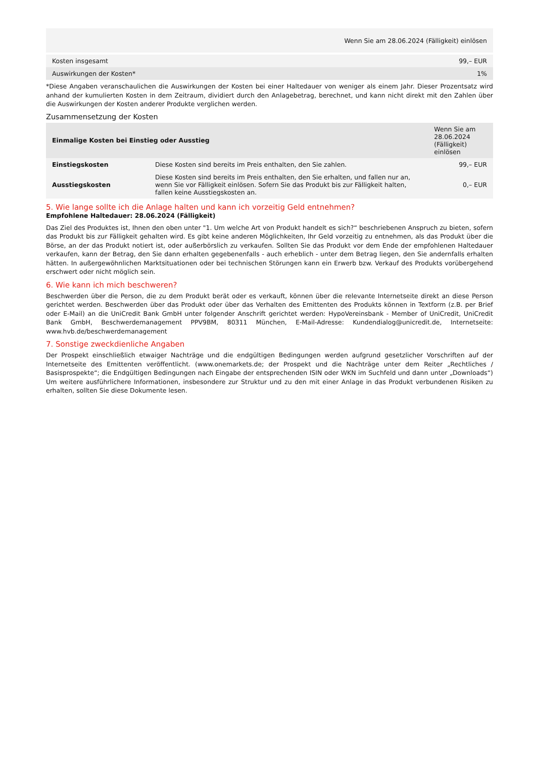| Wenn Sie am 28.06.2024 (Fälligkeit) einlösen | |
| --- | --- |
| Kosten insgesamt | 99,– EUR |
| Auswirkungen der Kosten* | 1% |
*Diese Angaben veranschaulichen die Auswirkungen der Kosten bei einer Haltedauer von weniger als einem Jahr. Dieser Prozentsatz wird anhand der kumulierten Kosten in dem Zeitraum, dividiert durch den Anlagebetrag, berechnet, und kann nicht direkt mit den Zahlen über die Auswirkungen der Kosten anderer Produkte verglichen werden.
Zusammensetzung der Kosten
| Einmalige Kosten bei Einstieg oder Ausstieg | | Wenn Sie am 28.06.2024 (Fälligkeit) einlösen |
| --- | --- | --- |
| Einstiegskosten | Diese Kosten sind bereits im Preis enthalten, den Sie zahlen. | 99,– EUR |
| Ausstiegskosten | Diese Kosten sind bereits im Preis enthalten, den Sie erhalten, und fallen nur an, wenn Sie vor Fälligkeit einlösen. Sofern Sie das Produkt bis zur Fälligkeit halten, fallen keine Ausstiegskosten an. | 0,– EUR |
5. Wie lange sollte ich die Anlage halten und kann ich vorzeitig Geld entnehmen?
Empfohlene Haltedauer: 28.06.2024 (Fälligkeit)
Das Ziel des Produktes ist, Ihnen den oben unter "1. Um welche Art von Produkt handelt es sich?“ beschriebenen Anspruch zu bieten, sofern das Produkt bis zur Fälligkeit gehalten wird. Es gibt keine anderen Möglichkeiten, Ihr Geld vorzeitig zu entnehmen, als das Produkt über die Börse, an der das Produkt notiert ist, oder außerbörslich zu verkaufen. Sollten Sie das Produkt vor dem Ende der empfohlenen Haltedauer verkaufen, kann der Betrag, den Sie dann erhalten gegebenenfalls - auch erheblich - unter dem Betrag liegen, den Sie andernfalls erhalten hätten. In außergewöhnlichen Marktsituationen oder bei technischen Störungen kann ein Erwerb bzw. Verkauf des Produkts vorübergehend erschwert oder nicht möglich sein.
6. Wie kann ich mich beschweren?
Beschwerden über die Person, die zu dem Produkt berät oder es verkauft, können über die relevante Internetseite direkt an diese Person gerichtet werden. Beschwerden über das Produkt oder über das Verhalten des Emittenten des Produkts können in Textform (z.B. per Brief oder E-Mail) an die UniCredit Bank GmbH unter folgender Anschrift gerichtet werden: HypoVereinsbank - Member of UniCredit, UniCredit Bank GmbH, Beschwerdemanagement PPV9BM, 80311 München, E-Mail-Adresse: Kundendialog@unicredit.de, Internetseite: www.hvb.de/beschwerdemanagement
7. Sonstige zweckdienliche Angaben
Der Prospekt einschließlich etwaiger Nachträge und die endgültigen Bedingungen werden aufgrund gesetzlicher Vorschriften auf der Internetseite des Emittenten veröffentlicht. (www.onemarkets.de; der Prospekt und die Nachträge unter dem Reiter „Rechtliches / Basisprospekte“; die Endgültigen Bedingungen nach Eingabe der entsprechenden ISIN oder WKN im Suchfeld und dann unter „Downloads“) Um weitere ausführlichere Informationen, insbesondere zur Struktur und zu den mit einer Anlage in das Produkt verbundenen Risiken zu erhalten, sollten Sie diese Dokumente lesen.